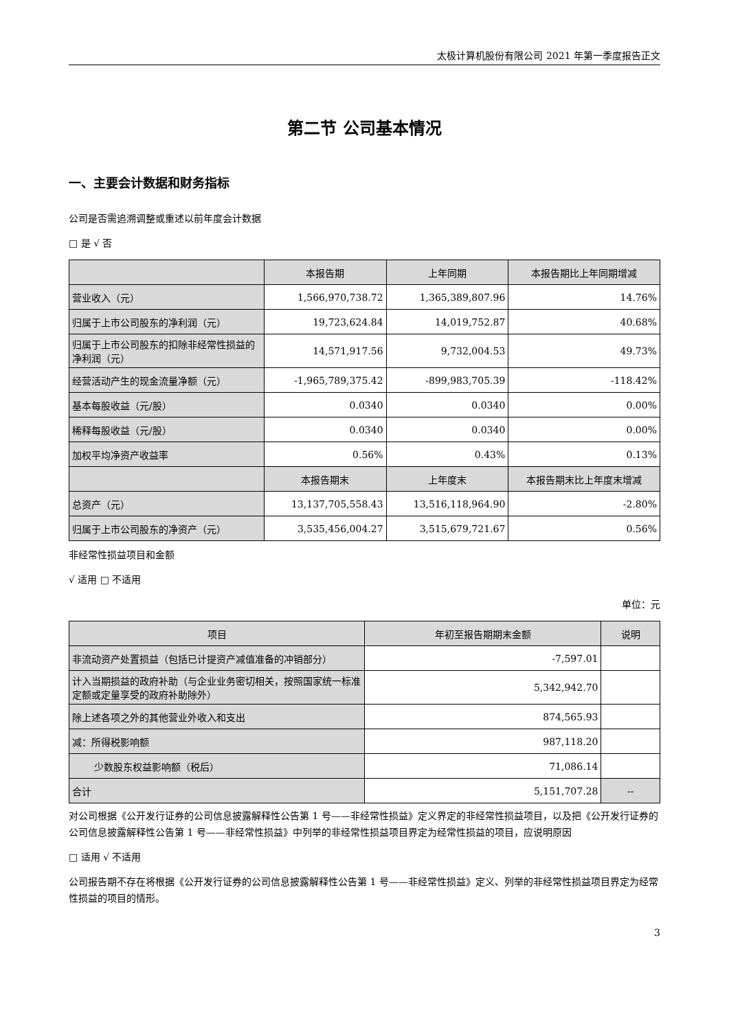太极计算机股份有限公司 2021 年第一季度报告正文
第二节 公司基本情况
一、主要会计数据和财务指标
公司是否需追溯调整或重述以前年度会计数据
□ 是 √ 否
| | 本报告期 | 上年同期 | 本报告期比上年同期增减 |
| --- | --- | --- | --- |
| 营业收入（元） | 1,566,970,738.72 | 1,365,389,807.96 | 14.76% |
| 归属于上市公司股东的净利润（元） | 19,723,624.84 | 14,019,752.87 | 40.68% |
| 归属于上市公司股东的扣除非经常性损益的净利润（元） | 14,571,917.56 | 9,732,004.53 | 49.73% |
| 经营活动产生的现金流量净额（元） | -1,965,789,375.42 | -899,983,705.39 | -118.42% |
| 基本每股收益（元/股） | 0.0340 | 0.0340 | 0.00% |
| 稀释每股收益（元/股） | 0.0340 | 0.0340 | 0.00% |
| 加权平均净资产收益率 | 0.56% | 0.43% | 0.13% |
| | 本报告期末 | 上年度末 | 本报告期末比上年度末增减 |
| 总资产（元） | 13,137,705,558.43 | 13,516,118,964.90 | -2.80% |
| 归属于上市公司股东的净资产（元） | 3,535,456,004.27 | 3,515,679,721.67 | 0.56% |
非经常性损益项目和金额
√ 适用 □ 不适用
单位：元
| 项目 | 年初至报告期期末金额 | 说明 |
| --- | --- | --- |
| 非流动资产处置损益（包括已计提资产减值准备的冲销部分） | -7,597.01 | |
| 计入当期损益的政府补助（与企业业务密切相关，按照国家统一标准定额或定量享受的政府补助除外） | 5,342,942.70 | |
| 除上述各项之外的其他营业外收入和支出 | 874,565.93 | |
| 减：所得税影响额 | 987,118.20 | |
| 少数股东权益影响额（税后） | 71,086.14 | |
| 合计 | 5,151,707.28 | -- |
对公司根据《公开发行证券的公司信息披露解释性公告第 1 号——非经常性损益》定义界定的非经常性损益项目，以及把《公开发行证券的公司信息披露解释性公告第 1 号——非经常性损益》中列举的非经常性损益项目界定为经常性损益的项目，应说明原因
□ 适用 √ 不适用
公司报告期不存在将根据《公开发行证券的公司信息披露解释性公告第 1 号——非经常性损益》定义、列举的非经常性损益项目界定为经常性损益的项目的情形。
3